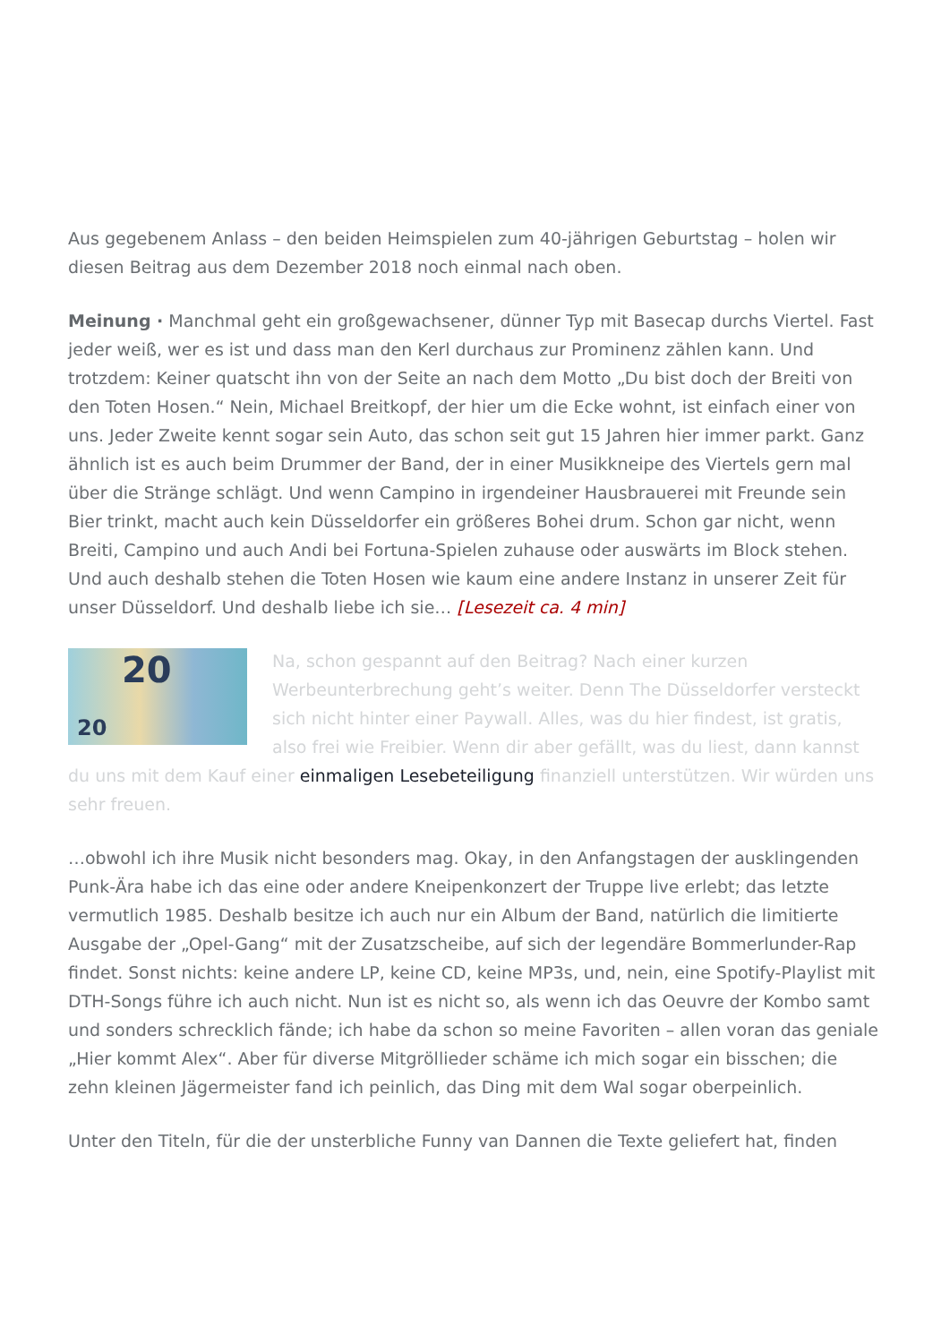Aus gegebenem Anlass – den beiden Heimspielen zum 40-jährigen Geburtstag – holen wir diesen Beitrag aus dem Dezember 2018 noch einmal nach oben.
Meinung · Manchmal geht ein großgewachsener, dünner Typ mit Basecap durchs Viertel. Fast jeder weiß, wer es ist und dass man den Kerl durchaus zur Prominenz zählen kann. Und trotzdem: Keiner quatscht ihn von der Seite an nach dem Motto „Du bist doch der Breiti von den Toten Hosen.“ Nein, Michael Breitkopf, der hier um die Ecke wohnt, ist einfach einer von uns. Jeder Zweite kennt sogar sein Auto, das schon seit gut 15 Jahren hier immer parkt. Ganz ähnlich ist es auch beim Drummer der Band, der in einer Musikkneipe des Viertels gern mal über die Stränge schlägt. Und wenn Campino in irgendeiner Hausbrauerei mit Freunde sein Bier trinkt, macht auch kein Düsseldorfer ein größeres Bohei drum. Schon gar nicht, wenn Breiti, Campino und auch Andi bei Fortuna-Spielen zuhause oder auswärts im Block stehen. Und auch deshalb stehen die Toten Hosen wie kaum eine andere Instanz in unserer Zeit für unser Düsseldorf. Und deshalb liebe ich sie… [Lesezeit ca. 4 min]
20
20 Na, schon gespannt auf den Beitrag? Nach einer kurzen Werbeunterbrechung geht’s weiter. Denn The Düsseldorfer versteckt sich nicht hinter einer Paywall. Alles, was du hier findest, ist gratis, also frei wie Freibier. Wenn dir aber gefällt, was du liest, dann kannst du uns mit dem Kauf einer einmaligen Lesebeteiligung finanziell unterstützen. Wir würden uns sehr freuen.
…obwohl ich ihre Musik nicht besonders mag. Okay, in den Anfangstagen der ausklingenden Punk-Ära habe ich das eine oder andere Kneipenkonzert der Truppe live erlebt; das letzte vermutlich 1985. Deshalb besitze ich auch nur ein Album der Band, natürlich die limitierte Ausgabe der „Opel-Gang“ mit der Zusatzscheibe, auf sich der legendäre Bommerlunder-Rap findet. Sonst nichts: keine andere LP, keine CD, keine MP3s, und, nein, eine Spotify-Playlist mit DTH-Songs führe ich auch nicht. Nun ist es nicht so, als wenn ich das Oeuvre der Kombo samt und sonders schrecklich fände; ich habe da schon so meine Favoriten – allen voran das geniale „Hier kommt Alex“. Aber für diverse Mitgröllieder schäme ich mich sogar ein bisschen; die zehn kleinen Jägermeister fand ich peinlich, das Ding mit dem Wal sogar oberpeinlich.
Unter den Titeln, für die der unsterbliche Funny van Dannen die Texte geliefert hat, finden